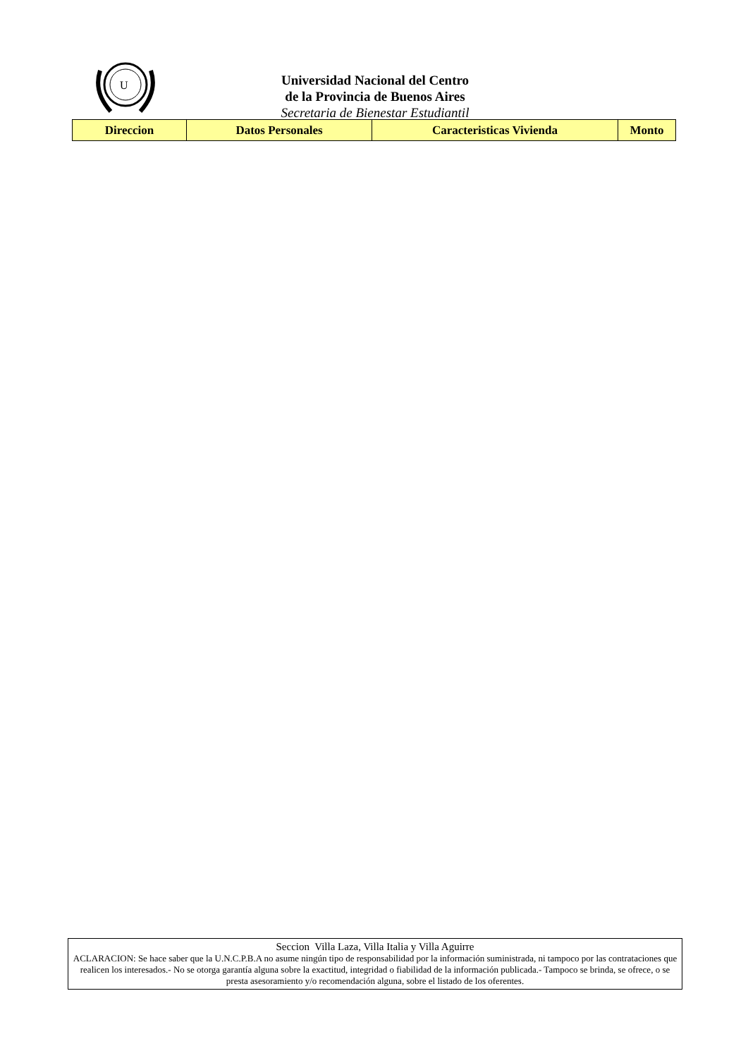U
Universidad Nacional del Centro
de la Provincia de Buenos Aires
Secretaria de Bienestar Estudiantil
| Direccion | Datos Personales | Caracteristicas Vivienda | Monto |
| --- | --- | --- | --- |
Seccion Villa Laza, Villa Italia y Villa Aguirre
ACLARACION: Se hace saber que la U.N.C.P.B.A no asume ningún tipo de responsabilidad por la información suministrada, ni tampoco por las contrataciones que realicen los interesados.- No se otorga garantía alguna sobre la exactitud, integridad o fiabilidad de la información publicada.- Tampoco se brinda, se ofrece, o se presta asesoramiento y/o recomendación alguna, sobre el listado de los oferentes.